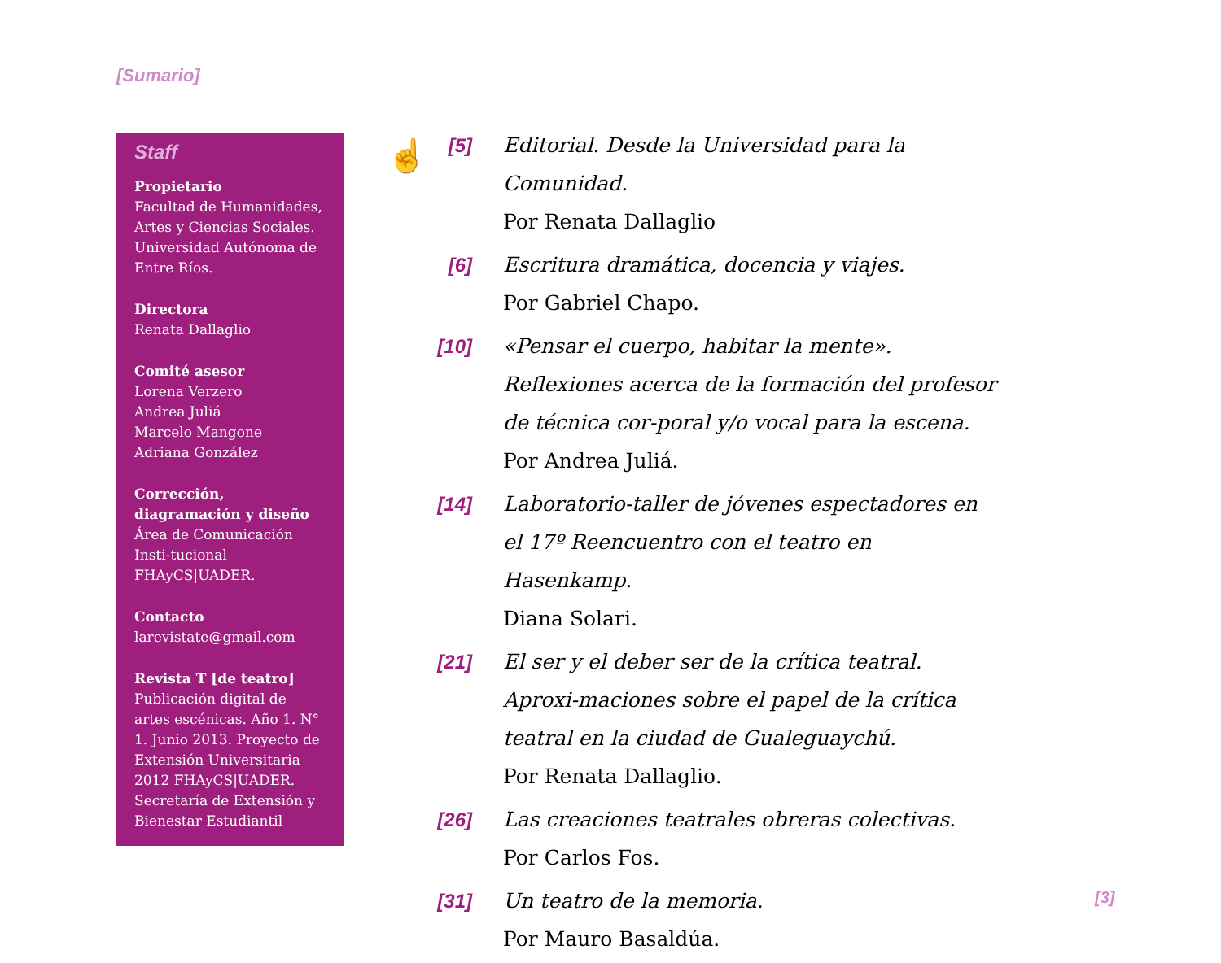[Sumario]
Staff
Propietario
Facultad de Humanidades, Artes y Ciencias Sociales. Universidad Autónoma de Entre Ríos.
Directora
Renata Dallaglio
Comité asesor
Lorena Verzero
Andrea Juliá
Marcelo Mangone
Adriana González
Corrección, diagramación y diseño
Área de Comunicación Insti-tucional FHAyCS|UADER.
Contacto
larevistate@gmail.com
Revista T [de teatro]
Publicación digital de artes escénicas. Año 1. N° 1. Junio 2013. Proyecto de Extensión Universitaria 2012 FHAyCS|UADER. Secretaría de Extensión y Bienestar Estudiantil
☝
[5] Editorial. Desde la Universidad para la Comunidad.
Por Renata Dallaglio
[6] Escritura dramática, docencia y viajes.
Por Gabriel Chapo.
[10]
«Pensar el cuerpo, habitar la mente». Reflexiones acerca de la formación del profesor de técnica cor-poral y/o vocal para la escena.
Por Andrea Juliá.
[14]
Laboratorio-taller de jóvenes espectadores en el 17º Reencuentro con el teatro en Hasenkamp.
Diana Solari.
[21]
El ser y el deber ser de la crítica teatral. Aproxi-maciones sobre el papel de la crítica teatral en la ciudad de Gualeguaychú.
Por Renata Dallaglio.
[26]
Las creaciones teatrales obreras colectivas.
Por Carlos Fos.
[31]
Un teatro de la memoria.
Por Mauro Basaldúa.
[3]